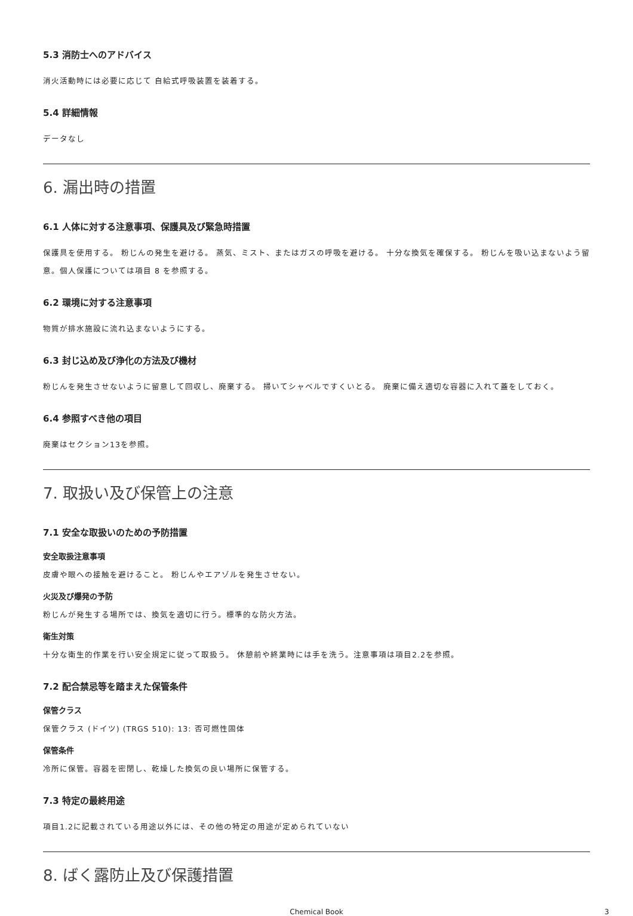5.3 消防士へのアドバイス
消火活動時には必要に応じて 自給式呼吸装置を装着する。
5.4 詳細情報
データなし
6. 漏出時の措置
6.1 人体に対する注意事項、保護具及び緊急時措置
保護具を使用する。 粉じんの発生を避ける。 蒸気、ミスト、またはガスの呼吸を避ける。 十分な換気を確保する。 粉じんを吸い込まないよう留意。個人保護については項目 8 を参照する。
6.2 環境に対する注意事項
物質が排水施設に流れ込まないようにする。
6.3 封じ込め及び浄化の方法及び機材
粉じんを発生させないように留意して回収し、廃棄する。 掃いてシャベルですくいとる。 廃棄に備え適切な容器に入れて蓋をしておく。
6.4 参照すべき他の項目
廃棄はセクション13を参照。
7. 取扱い及び保管上の注意
7.1 安全な取扱いのための予防措置
安全取扱注意事項
皮膚や眼への接触を避けること。 粉じんやエアゾルを発生させない。
火災及び爆発の予防
粉じんが発生する場所では、換気を適切に行う。標準的な防火方法。
衛生対策
十分な衛生的作業を行い安全規定に従って取扱う。 休憩前や終業時には手を洗う。注意事項は項目2.2を参照。
7.2 配合禁忌等を踏まえた保管条件
保管クラス
保管クラス (ドイツ) (TRGS 510): 13: 否可燃性固体
保管条件
冷所に保管。容器を密閉し、乾燥した換気の良い場所に保管する。
7.3 特定の最終用途
項目1.2に記載されている用途以外には、その他の特定の用途が定められていない
8. ばく露防止及び保護措置
Chemical Book 3